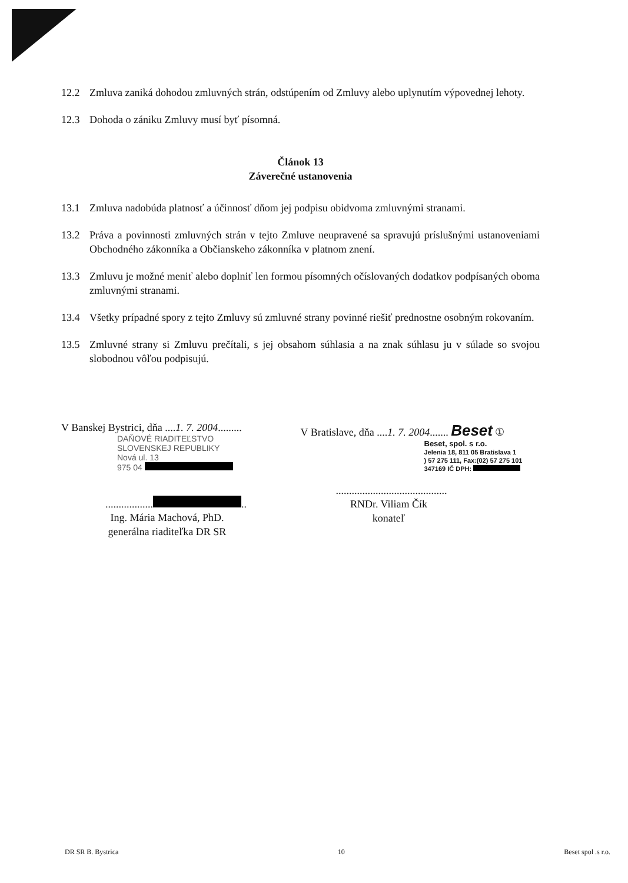12.2 Zmluva zaniká dohodou zmluvných strán, odstúpením od Zmluvy alebo uplynutím výpovednej lehoty.
12.3 Dohoda o zániku Zmluvy musí byť písomná.
Článok 13
Záverečné ustanovenia
13.1 Zmluva nadobúda platnosť a účinnosť dňom jej podpisu obidvoma zmluvnými stranami.
13.2 Práva a povinnosti zmluvných strán v tejto Zmluve neupravené sa spravujú príslušnými ustanoveniami Obchodného zákonníka a Občianskeho zákonníka v platnom znení.
13.3 Zmluvu je možné meniť alebo doplniť len formou písomných očíslovaných dodatkov podpísaných oboma zmluvnými stranami.
13.4 Všetky prípadné spory z tejto Zmluvy sú zmluvné strany povinné riešiť prednostne osobným rokovaním.
13.5 Zmluvné strany si Zmluvu prečítali, s jej obsahom súhlasia a na znak súhlasu ju v súlade so svojou slobodnou vôľou podpisujú.
V Banskej Bystrici, dňa ....1. 7. 2004.........
DAŇOVÉ RIADITEĽSTVO
SLOVENSKEJ REPUBLIKY
Nová ul. 13
975 04
.................. ..
Ing. Mária Machová, PhD.
generálna riaditeľka DR SR
V Bratislave, dňa ....1. 7. 2004....... Beset ①
Beset, spol. s r.o.
Jelenia 18, 811 05 Bratislava 1
) 57 275 111, Fax:(02) 57 275 101
347169 IČ DPH:
..........................................
RNDr. Viliam Čík
konateľ
DR SR B. Bystrica 10 Beset spol .s r.o.